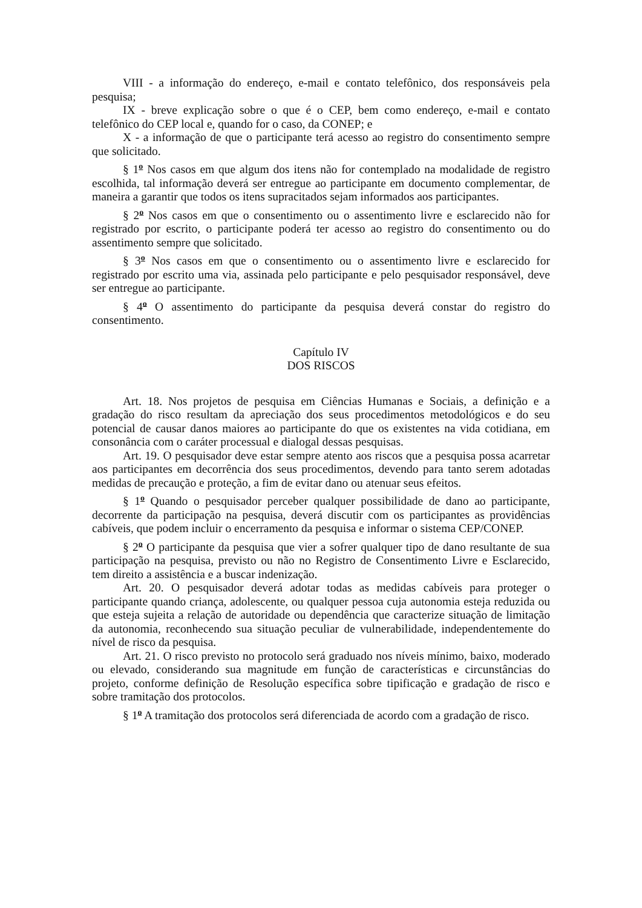VIII - a informação do endereço, e-mail e contato telefônico, dos responsáveis pela pesquisa;
IX - breve explicação sobre o que é o CEP, bem como endereço, e-mail e contato telefônico do CEP local e, quando for o caso, da CONEP; e
X - a informação de que o participante terá acesso ao registro do consentimento sempre que solicitado.
§ 1<sup>o</sup> Nos casos em que algum dos itens não for contemplado na modalidade de registro escolhida, tal informação deverá ser entregue ao participante em documento complementar, de maneira a garantir que todos os itens supracitados sejam informados aos participantes.
§ 2<sup>o</sup> Nos casos em que o consentimento ou o assentimento livre e esclarecido não for registrado por escrito, o participante poderá ter acesso ao registro do consentimento ou do assentimento sempre que solicitado.
§ 3<sup>o</sup> Nos casos em que o consentimento ou o assentimento livre e esclarecido for registrado por escrito uma via, assinada pelo participante e pelo pesquisador responsável, deve ser entregue ao participante.
§ 4<sup>o</sup> O assentimento do participante da pesquisa deverá constar do registro do consentimento.
Capítulo IV
DOS RISCOS
Art. 18. Nos projetos de pesquisa em Ciências Humanas e Sociais, a definição e a gradação do risco resultam da apreciação dos seus procedimentos metodológicos e do seu potencial de causar danos maiores ao participante do que os existentes na vida cotidiana, em consonância com o caráter processual e dialogal dessas pesquisas.
Art. 19. O pesquisador deve estar sempre atento aos riscos que a pesquisa possa acarretar aos participantes em decorrência dos seus procedimentos, devendo para tanto serem adotadas medidas de precaução e proteção, a fim de evitar dano ou atenuar seus efeitos.
§ 1<sup>o</sup> Quando o pesquisador perceber qualquer possibilidade de dano ao participante, decorrente da participação na pesquisa, deverá discutir com os participantes as providências cabíveis, que podem incluir o encerramento da pesquisa e informar o sistema CEP/CONEP.
§ 2<sup>o</sup> O participante da pesquisa que vier a sofrer qualquer tipo de dano resultante de sua participação na pesquisa, previsto ou não no Registro de Consentimento Livre e Esclarecido, tem direito a assistência e a buscar indenização.
Art. 20. O pesquisador deverá adotar todas as medidas cabíveis para proteger o participante quando criança, adolescente, ou qualquer pessoa cuja autonomia esteja reduzida ou que esteja sujeita a relação de autoridade ou dependência que caracterize situação de limitação da autonomia, reconhecendo sua situação peculiar de vulnerabilidade, independentemente do nível de risco da pesquisa.
Art. 21. O risco previsto no protocolo será graduado nos níveis mínimo, baixo, moderado ou elevado, considerando sua magnitude em função de características e circunstâncias do projeto, conforme definição de Resolução específica sobre tipificação e gradação de risco e sobre tramitação dos protocolos.
§ 1<sup>o</sup> A tramitação dos protocolos será diferenciada de acordo com a gradação de risco.